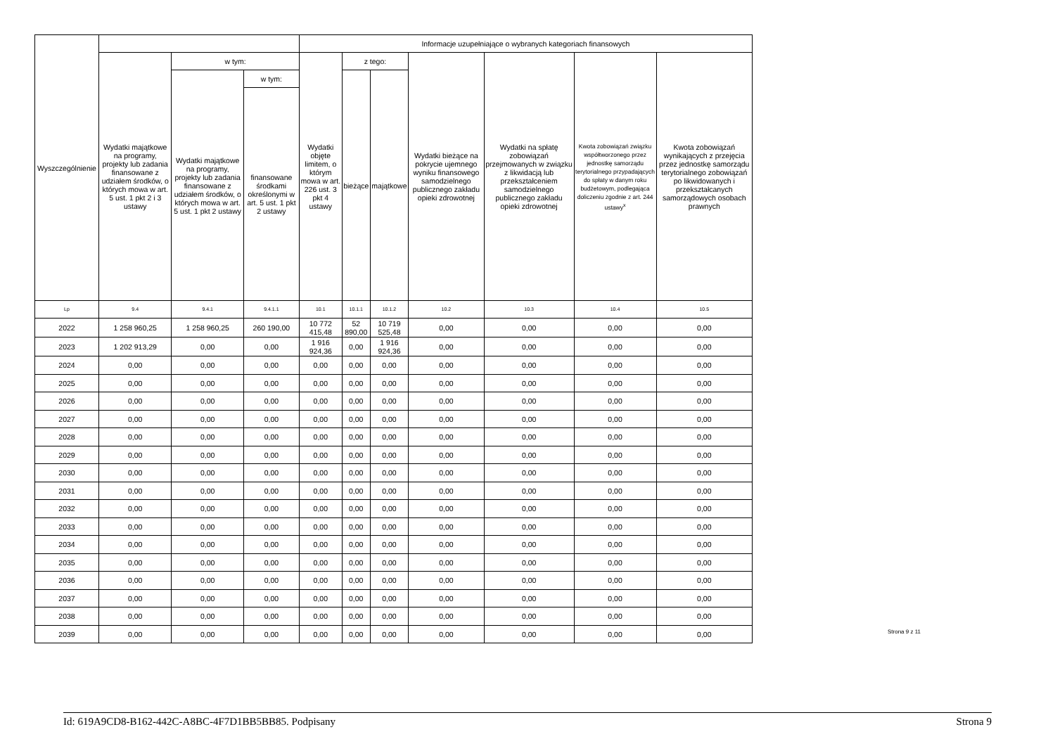| Wyszczególnienie | | | | Informacje uzupełniające o wybranych kategoriach finansowych | | | | | | |
| --- | --- | --- | --- | --- | --- | --- | --- | --- | --- | --- |
| | Wydatki majątkowe na programy, projekty lub zadania finansowane z udziałem środków, o których mowa w art. 5 ust. 1 pkt 2 i 3 ustawy | w tym: | | Wydatki objęte limitem, o którym mowa w art. 226 ust. 3 pkt 4 ustawy | z tego: | | Wydatki bieżące na pokrycie ujemnego wyniku finansowego samodzielnego publicznego zakładu opieki zdrowotnej | Wydatki na spłatę zobowiązań przejmowanych w związku z likwidacją lub przekształceniem samodzielnego publicznego zakładu opieki zdrowotnej | Kwota zobowiązań związku współtworzonego przez jednostkę samorządu terytorialnego przypadających do spłaty w danym roku budżetowym, podlegająca doliczeniu zgodnie z art. 244 ustawy<sup>x</sup> | Kwota zobowiązań wynikających z przejęcia przez jednostkę samorządu terytorialnego zobowiązań po likwidowanych i przekształcanych samorządowych osobach prawnych |
| | | Wydatki majątkowe na programy, projekty lub zadania finansowane z udziałem środków, o których mowa w art. 5 ust. 1 pkt 2 ustawy | w tym: | | bieżące | majątkowe | | | | |
| | | | finansowane środkami określonymi w art. 5 ust. 1 pkt 2 ustawy | | | | | | | |
| Lp | 9.4 | 9.4.1 | 9.4.1.1 | 10.1 | 10.1.1 | 10.1.2 | 10.2 | 10.3 | 10.4 | 10.5 |
| 2022 | 1 258 960,25 | 1 258 960,25 | 260 190,00 | 10 772 415,48 | 52 890,00 | 10 719 525,48 | 0,00 | 0,00 | 0,00 | 0,00 |
| 2023 | 1 202 913,29 | 0,00 | 0,00 | 1 916 924,36 | 0,00 | 1 916 924,36 | 0,00 | 0,00 | 0,00 | 0,00 |
| 2024 | 0,00 | 0,00 | 0,00 | 0,00 | 0,00 | 0,00 | 0,00 | 0,00 | 0,00 | 0,00 |
| 2025 | 0,00 | 0,00 | 0,00 | 0,00 | 0,00 | 0,00 | 0,00 | 0,00 | 0,00 | 0,00 |
| 2026 | 0,00 | 0,00 | 0,00 | 0,00 | 0,00 | 0,00 | 0,00 | 0,00 | 0,00 | 0,00 |
| 2027 | 0,00 | 0,00 | 0,00 | 0,00 | 0,00 | 0,00 | 0,00 | 0,00 | 0,00 | 0,00 |
| 2028 | 0,00 | 0,00 | 0,00 | 0,00 | 0,00 | 0,00 | 0,00 | 0,00 | 0,00 | 0,00 |
| 2029 | 0,00 | 0,00 | 0,00 | 0,00 | 0,00 | 0,00 | 0,00 | 0,00 | 0,00 | 0,00 |
| 2030 | 0,00 | 0,00 | 0,00 | 0,00 | 0,00 | 0,00 | 0,00 | 0,00 | 0,00 | 0,00 |
| 2031 | 0,00 | 0,00 | 0,00 | 0,00 | 0,00 | 0,00 | 0,00 | 0,00 | 0,00 | 0,00 |
| 2032 | 0,00 | 0,00 | 0,00 | 0,00 | 0,00 | 0,00 | 0,00 | 0,00 | 0,00 | 0,00 |
| 2033 | 0,00 | 0,00 | 0,00 | 0,00 | 0,00 | 0,00 | 0,00 | 0,00 | 0,00 | 0,00 |
| 2034 | 0,00 | 0,00 | 0,00 | 0,00 | 0,00 | 0,00 | 0,00 | 0,00 | 0,00 | 0,00 |
| 2035 | 0,00 | 0,00 | 0,00 | 0,00 | 0,00 | 0,00 | 0,00 | 0,00 | 0,00 | 0,00 |
| 2036 | 0,00 | 0,00 | 0,00 | 0,00 | 0,00 | 0,00 | 0,00 | 0,00 | 0,00 | 0,00 |
| 2037 | 0,00 | 0,00 | 0,00 | 0,00 | 0,00 | 0,00 | 0,00 | 0,00 | 0,00 | 0,00 |
| 2038 | 0,00 | 0,00 | 0,00 | 0,00 | 0,00 | 0,00 | 0,00 | 0,00 | 0,00 | 0,00 |
| 2039 | 0,00 | 0,00 | 0,00 | 0,00 | 0,00 | 0,00 | 0,00 | 0,00 | 0,00 | 0,00 |
Strona 9 z 11
Id: 619A9CD8-B162-442C-A8BC-4F7D1BB5BB85. Podpisany Strona 9